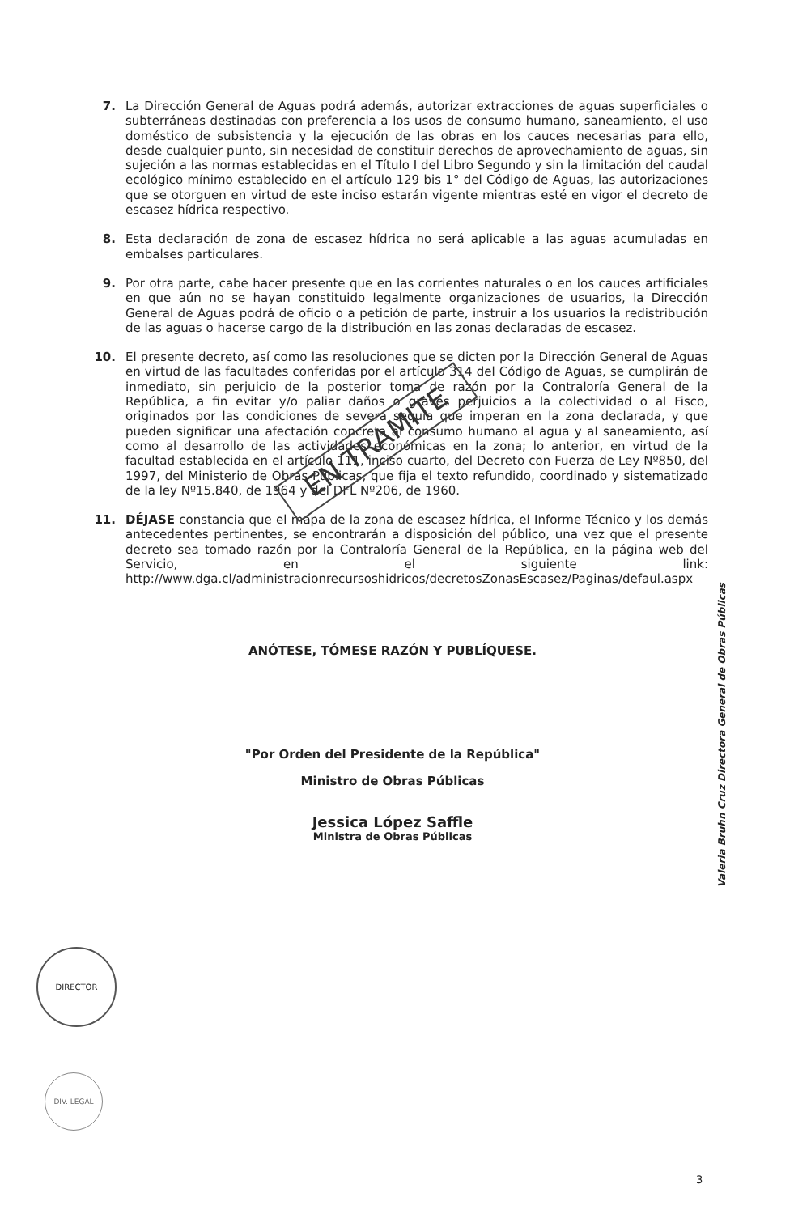7. La Dirección General de Aguas podrá además, autorizar extracciones de aguas superficiales o subterráneas destinadas con preferencia a los usos de consumo humano, saneamiento, el uso doméstico de subsistencia y la ejecución de las obras en los cauces necesarias para ello, desde cualquier punto, sin necesidad de constituir derechos de aprovechamiento de aguas, sin sujeción a las normas establecidas en el Título I del Libro Segundo y sin la limitación del caudal ecológico mínimo establecido en el artículo 129 bis 1° del Código de Aguas, las autorizaciones que se otorguen en virtud de este inciso estarán vigente mientras esté en vigor el decreto de escasez hídrica respectivo.
8. Esta declaración de zona de escasez hídrica no será aplicable a las aguas acumuladas en embalses particulares.
9. Por otra parte, cabe hacer presente que en las corrientes naturales o en los cauces artificiales en que aún no se hayan constituido legalmente organizaciones de usuarios, la Dirección General de Aguas podrá de oficio o a petición de parte, instruir a los usuarios la redistribución de las aguas o hacerse cargo de la distribución en las zonas declaradas de escasez.
10. El presente decreto, así como las resoluciones que se dicten por la Dirección General de Aguas en virtud de las facultades conferidas por el artículo 314 del Código de Aguas, se cumplirán de inmediato, sin perjuicio de la posterior toma de razón por la Contraloría General de la República, a fin evitar y/o paliar daños o graves perjuicios a la colectividad o al Fisco, originados por las condiciones de severa sequía que imperan en la zona declarada, y que pueden significar una afectación concreta al consumo humano al agua y al saneamiento, así como al desarrollo de las actividades económicas en la zona; lo anterior, en virtud de la facultad establecida en el artículo 111, inciso cuarto, del Decreto con Fuerza de Ley Nº850, del 1997, del Ministerio de Obras Públicas, que fija el texto refundido, coordinado y sistematizado de la ley Nº15.840, de 1964 y del DFL Nº206, de 1960.
11. DÉJASE constancia que el mapa de la zona de escasez hídrica, el Informe Técnico y los demás antecedentes pertinentes, se encontrarán a disposición del público, una vez que el presente decreto sea tomado razón por la Contraloría General de la República, en la página web del Servicio, en el siguiente link: http://www.dga.cl/administracionrecursoshidricos/decretosZonasEscasez/Paginas/defaul.aspx
ANÓTESE, TÓMESE RAZÓN Y PUBLÍQUESE.
"Por Orden del Presidente de la República"
Ministro de Obras Públicas
Jessica López Saffle
Ministra de Obras Públicas
EN TRAMITE
Valeria Bruhn Cruz Directora General de Obras Públicas
DIRECTOR
DIV. LEGAL
3